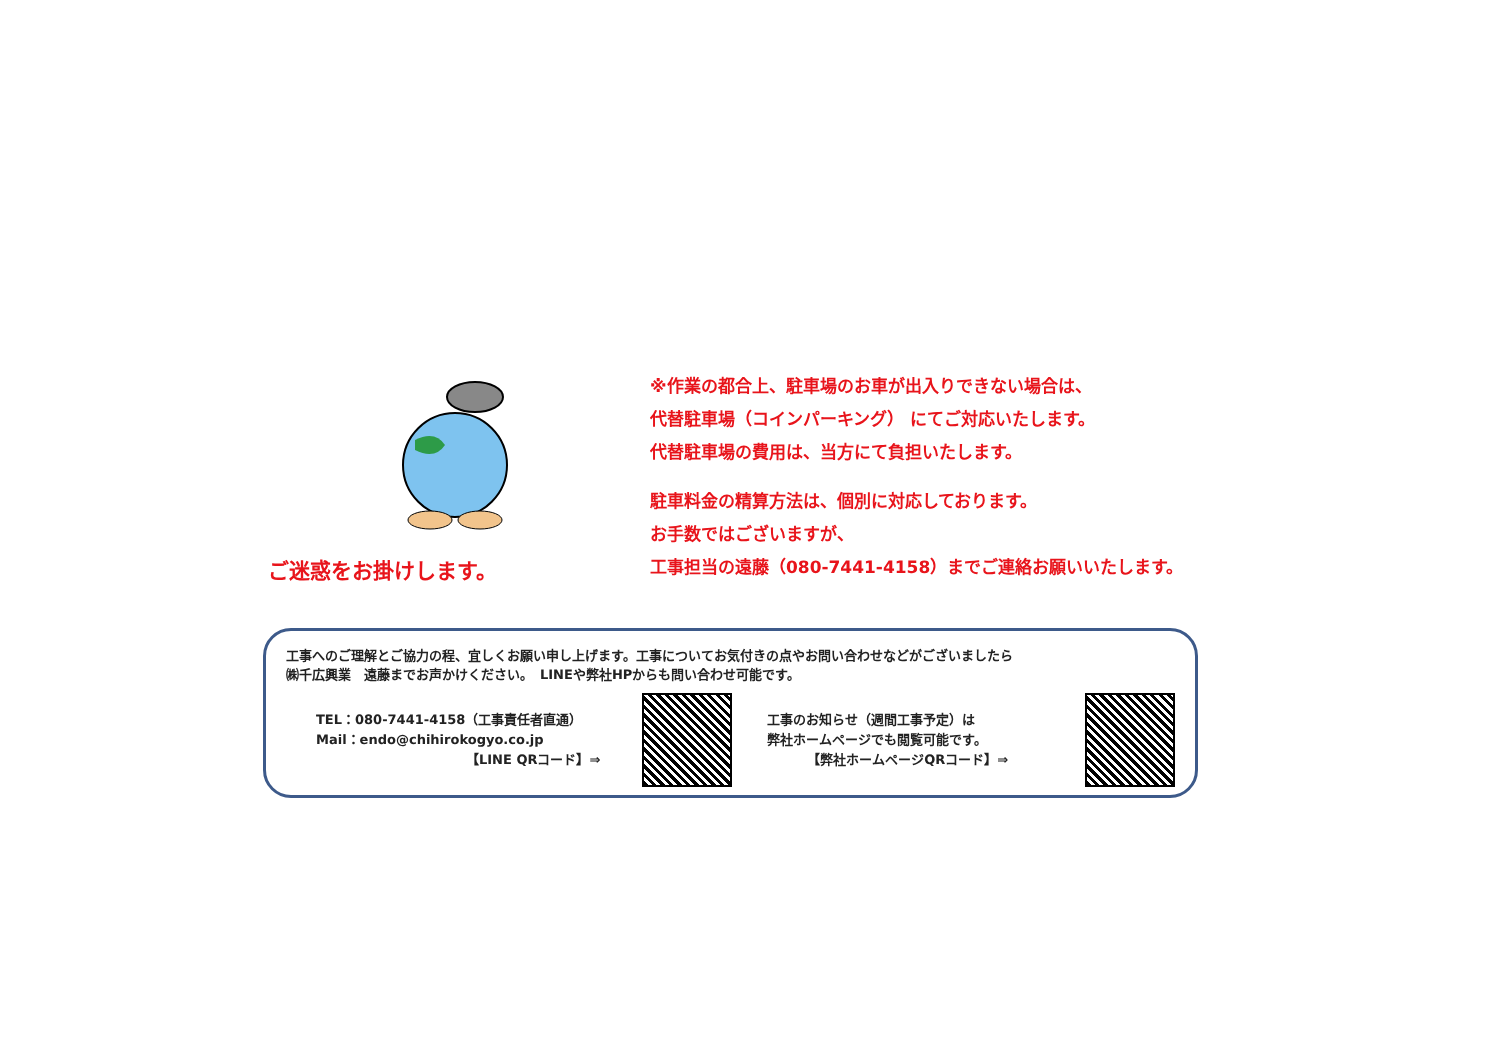ご迷惑をお掛けします。
※作業の都合上、駐車場のお車が出入りできない場合は、
代替駐車場（コインパーキング） にてご対応いたします。
代替駐車場の費用は、当方にて負担いたします。
駐車料金の精算方法は、個別に対応しております。
お手数ではございますが、
工事担当の遠藤（080-7441-4158）までご連絡お願いいたします。
工事へのご理解とご協力の程、宜しくお願い申し上げます。工事についてお気付きの点やお問い合わせなどがございましたら
㈱千広興業　遠藤までお声かけください。　LINEや弊社HPからも問い合わせ可能です。
TEL：080-7441-4158（工事責任者直通）
Mail：endo@chihirokogyo.co.jp
【LINE QRコード】⇒
工事のお知らせ（週間工事予定）は
弊社ホームページでも閲覧可能です。
【弊社ホームページQRコード】⇒